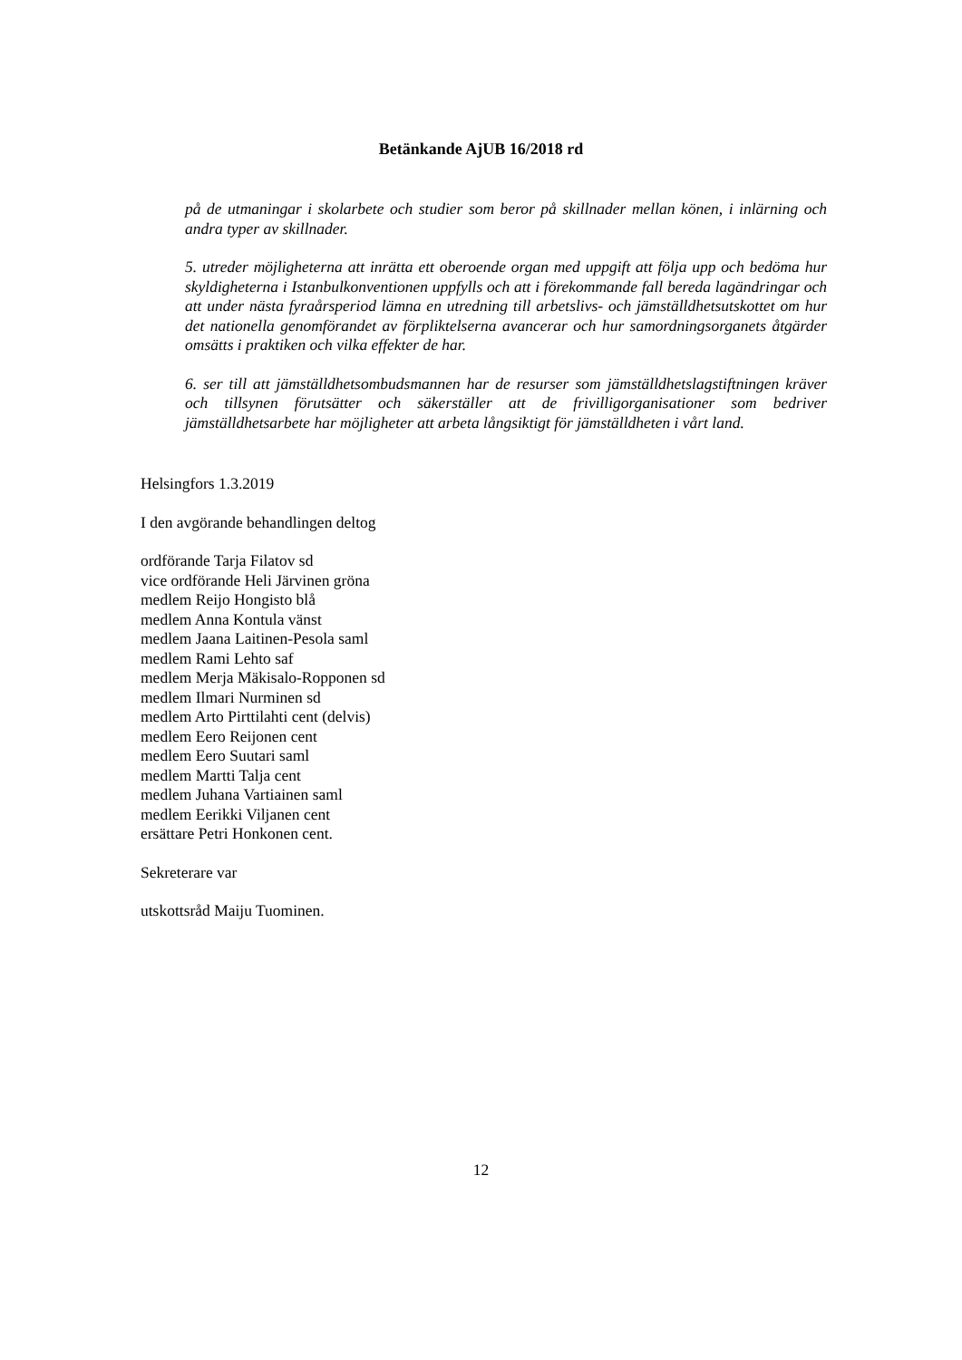Betänkande AjUB 16/2018 rd
på de utmaningar i skolarbete och studier som beror på skillnader mellan könen, i inlärning och andra typer av skillnader.
5. utreder möjligheterna att inrätta ett oberoende organ med uppgift att följa upp och bedöma hur skyldigheterna i Istanbulkonventionen uppfylls och att i förekommande fall bereda lagändringar och att under nästa fyraårsperiod lämna en utredning till arbetslivs- och jämställdhetsutskottet om hur det nationella genomförandet av förpliktelserna avancerar och hur samordningsorganets åtgärder omsätts i praktiken och vilka effekter de har.
6. ser till att jämställdhetsombudsmannen har de resurser som jämställdhetslagstiftningen kräver och tillsynen förutsätter och säkerställer att de frivilligorganisationer som bedriver jämställdhetsarbete har möjligheter att arbeta långsiktigt för jämställdheten i vårt land.
Helsingfors 1.3.2019
I den avgörande behandlingen deltog
ordförande Tarja Filatov sd
vice ordförande Heli Järvinen gröna
medlem Reijo Hongisto blå
medlem Anna Kontula vänst
medlem Jaana Laitinen-Pesola saml
medlem Rami Lehto saf
medlem Merja Mäkisalo-Ropponen sd
medlem Ilmari Nurminen sd
medlem Arto Pirttilahti cent (delvis)
medlem Eero Reijonen cent
medlem Eero Suutari saml
medlem Martti Talja cent
medlem Juhana Vartiainen saml
medlem Eerikki Viljanen cent
ersättare Petri Honkonen cent.
Sekreterare var
utskottsråd Maiju Tuominen.
12